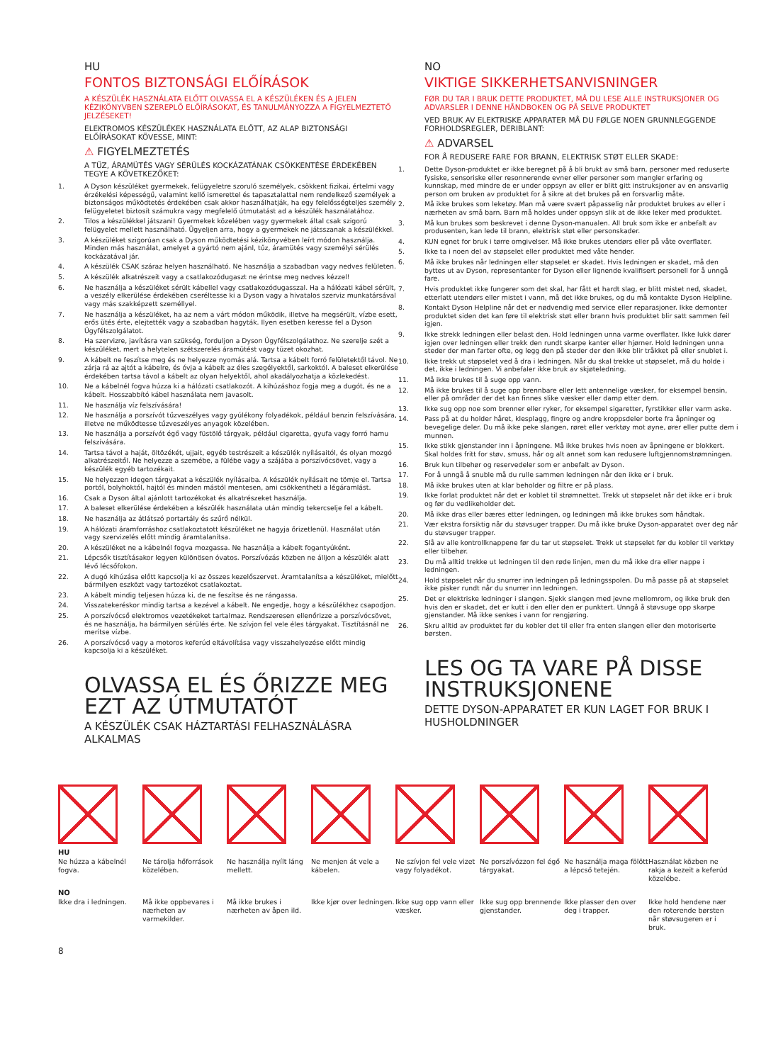HU
FONTOS BIZTONSÁGI ELŐÍRÁSOK
A KÉSZÜLÉK HASZNÁLATA ELŐTT OLVASSA EL A KÉSZÜLÉKEN ÉS A JELEN KÉZIKÖNYVBEN SZEREPLŐ ELŐÍRÁSOKAT, ÉS TANULMÁNYOZZA A FIGYELMEZTETŐ JELZÉSEKET!
ELEKTROMOS KÉSZÜLÉKEK HASZNÁLATA ELŐTT, AZ ALAP BIZTONSÁGI ELŐÍRÁSOKAT KÖVESSE, MINT:
⚠ FIGYELMEZTETÉS
A TŰZ, ÁRAMÜTÉS VAGY SÉRÜLÉS KOCKÁZATÁNAK CSÖKKENTÉSE ÉRDEKÉBEN TEGYE A KÖVETKEZŐKET:
1. A Dyson készüléket gyermekek, felügyeletre szoruló személyek, csökkent fizikai, értelmi vagy érzékelési képességű, valamint kellő ismerettel és tapasztalattal nem rendelkező személyek a biztonságos működtetés érdekében csak akkor használhatják, ha egy felelősségteljes személy felügyeletet biztosít számukra vagy megfelelő útmutatást ad a készülék használatához.
2. Tilos a készülékkel játszani! Gyermekek közelében vagy gyermekek által csak szigorú felügyelet mellett használható. Ügyeljen arra, hogy a gyermekek ne játsszanak a készülékkel.
3. A készüléket szigorúan csak a Dyson működtetési kézikönyvében leírt módon használja. Minden más használat, amelyet a gyártó nem ajánl, tűz, áramütés vagy személyi sérülés kockázatával jár.
4. A készülék CSAK száraz helyen használható. Ne használja a szabadban vagy nedves felületen.
5. A készülék alkatrészeit vagy a csatlakozódugaszt ne érintse meg nedves kézzel!
6. Ne használja a készüléket sérült kábellel vagy csatlakozódugasszal. Ha a hálózati kábel sérült, a veszély elkerülése érdekében cseréltesse ki a Dyson vagy a hivatalos szerviz munkatársával vagy más szakképzett személlyel.
7. Ne használja a készüléket, ha az nem a várt módon működik, illetve ha megsérült, vízbe esett, erős ütés érte, elejtették vagy a szabadban hagyták. Ilyen esetben keresse fel a Dyson Ügyfélszolgálatot.
8. Ha szervizre, javításra van szükség, forduljon a Dyson Ügyfélszolgálathoz. Ne szerelje szét a készüléket, mert a helytelen szétszerelés áramütést vagy tüzet okozhat.
9. A kábelt ne feszítse meg és ne helyezze nyomás alá. Tartsa a kábelt forró felületektől távol. Ne zárja rá az ajtót a kábelre, és óvja a kábelt az éles szegélyektől, sarkoktól. A baleset elkerülése érdekében tartsa távol a kábelt az olyan helyektől, ahol akadályozhatja a közlekedést.
10. Ne a kábelnél fogva húzza ki a hálózati csatlakozót. A kihúzáshoz fogja meg a dugót, és ne a kábelt. Hosszabbító kábel használata nem javasolt.
11. Ne használja víz felszívására!
12. Ne használja a porszívót tűzveszélyes vagy gyúlékony folyadékok, például benzin felszívására, illetve ne működtesse tűzveszélyes anyagok közelében.
13. Ne használja a porszívót égő vagy füstölő tárgyak, például cigaretta, gyufa vagy forró hamu felszívására.
14. Tartsa távol a haját, öltözékét, ujjait, egyéb testrészeit a készülék nyílásaitól, és olyan mozgó alkatrészeitől. Ne helyezze a szemébe, a fülébe vagy a szájába a porszívócsövet, vagy a készülék egyéb tartozékait.
15. Ne helyezzen idegen tárgyakat a készülék nyílásaiba. A készülék nyílásait ne tömje el. Tartsa portól, bolyhoktól, hajtól és minden mástól mentesen, ami csökkentheti a légáramlást.
16. Csak a Dyson által ajánlott tartozékokat és alkatrészeket használja.
17. A baleset elkerülése érdekében a készülék használata után mindig tekercselje fel a kábelt.
18. Ne használja az átlátszó portartály és szűrő nélkül.
19. A hálózati áramforráshoz csatlakoztatott készüléket ne hagyja őrizetlenül. Használat után vagy szervizelés előtt mindig áramtalanítsa.
20. A készüléket ne a kábelnél fogva mozgassa. Ne használja a kábelt fogantyúként.
21. Lépcsők tisztításakor legyen különösen óvatos. Porszívózás közben ne álljon a készülék alatt lévő lécsőfokon.
22. A dugó kihúzása előtt kapcsolja ki az összes kezelőszervet. Áramtalanítsa a készüléket, mielőtt bármilyen eszközt vagy tartozékot csatlakoztat.
23. A kábelt mindig teljesen húzza ki, de ne feszítse és ne rángassa.
24. Visszatekeréskor mindig tartsa a kezével a kábelt. Ne engedje, hogy a készülékhez csapodjon.
25. A porszívócső elektromos vezetékeket tartalmaz. Rendszeresen ellenőrizze a porszívócsövet, és ne használja, ha bármilyen sérülés érte. Ne szívjon fel vele éles tárgyakat. Tisztításnál ne merítse vízbe.
26. A porszívócső vagy a motoros keferúd eltávolítása vagy visszahelyezése előtt mindig kapcsolja ki a készüléket.
OLVASSA EL ÉS ŐRIZZE MEG EZT AZ ÚTMUTATÓT
A KÉSZÜLÉK CSAK HÁZTARTÁSI FELHASZNÁLÁSRA ALKALMAS
NO
VIKTIGE SIKKERHETSANVISNINGER
FØR DU TAR I BRUK DETTE PRODUKTET, MÅ DU LESE ALLE INSTRUKSJONER OG ADVARSLER I DENNE HÅNDBOKEN OG PÅ SELVE PRODUKTET
VED BRUK AV ELEKTRISKE APPARATER MÅ DU FØLGE NOEN GRUNNLEGGENDE FORHOLDSREGLER, DERIBLANT:
⚠ ADVARSEL
FOR Å REDUSERE FARE FOR BRANN, ELEKTRISK STØT ELLER SKADE:
1. Dette Dyson-produktet er ikke beregnet på å bli brukt av små barn, personer med reduserte fysiske, sensoriske eller resonnerende evner eller personer som mangler erfaring og kunnskap, med mindre de er under oppsyn av eller er blitt gitt instruksjoner av en ansvarlig person om bruken av produktet for å sikre at det brukes på en forsvarlig måte.
2. Må ikke brukes som leketøy. Man må være svært påpasselig når produktet brukes av eller i nærheten av små barn. Barn må holdes under oppsyn slik at de ikke leker med produktet.
3. Må kun brukes som beskrevet i denne Dyson-manualen. All bruk som ikke er anbefalt av produsenten, kan lede til brann, elektrisk støt eller personskader.
4. KUN egnet for bruk i tørre omgivelser. Må ikke brukes utendørs eller på våte overflater.
5. Ikke ta i noen del av støpselet eller produktet med våte hender.
6. Må ikke brukes når ledningen eller støpselet er skadet. Hvis ledningen er skadet, må den byttes ut av Dyson, representanter for Dyson eller lignende kvalifisert personell for å unngå fare.
7. Hvis produktet ikke fungerer som det skal, har fått et hardt slag, er blitt mistet ned, skadet, etterlatt utendørs eller mistet i vann, må det ikke brukes, og du må kontakte Dyson Helpline.
8. Kontakt Dyson Helpline når det er nødvendig med service eller reparasjoner. Ikke demonter produktet siden det kan føre til elektrisk støt eller brann hvis produktet blir satt sammen feil igjen.
9. Ikke strekk ledningen eller belast den. Hold ledningen unna varme overflater. Ikke lukk dører igjen over ledningen eller trekk den rundt skarpe kanter eller hjørner. Hold ledningen unna steder der man farter ofte, og legg den på steder der den ikke blir tråkket på eller snublet i.
10. Ikke trekk ut støpselet ved å dra i ledningen. Når du skal trekke ut støpselet, må du holde i det, ikke i ledningen. Vi anbefaler ikke bruk av skjøteledning.
11. Må ikke brukes til å suge opp vann.
12. Må ikke brukes til å suge opp brennbare eller lett antennelige væsker, for eksempel bensin, eller på områder der det kan finnes slike væsker eller damp etter dem.
13. Ikke sug opp noe som brenner eller ryker, for eksempel sigaretter, fyrstikker eller varm aske.
14. Pass på at du holder håret, klesplagg, fingre og andre kroppsdeler borte fra åpninger og bevegelige deler. Du må ikke peke slangen, røret eller verktøy mot øyne, ører eller putte dem i munnen.
15. Ikke stikk gjenstander inn i åpningene. Må ikke brukes hvis noen av åpningene er blokkert. Skal holdes fritt for støv, smuss, hår og alt annet som kan redusere luftgjennomstrømningen.
16. Bruk kun tilbehør og reservedeler som er anbefalt av Dyson.
17. For å unngå å snuble må du rulle sammen ledningen når den ikke er i bruk.
18. Må ikke brukes uten at klar beholder og filtre er på plass.
19. Ikke forlat produktet når det er koblet til strømnettet. Trekk ut støpselet når det ikke er i bruk og før du vedlikeholder det.
20. Må ikke dras eller bæres etter ledningen, og ledningen må ikke brukes som håndtak.
21. Vær ekstra forsiktig når du støvsuger trapper. Du må ikke bruke Dyson-apparatet over deg når du støvsuger trapper.
22. Slå av alle kontrollknappene før du tar ut støpselet. Trekk ut støpselet før du kobler til verktøy eller tilbehør.
23. Du må alltid trekke ut ledningen til den røde linjen, men du må ikke dra eller nappe i ledningen.
24. Hold støpselet når du snurrer inn ledningen på ledningsspolen. Du må passe på at støpselet ikke pisker rundt når du snurrer inn ledningen.
25. Det er elektriske ledninger i slangen. Sjekk slangen med jevne mellomrom, og ikke bruk den hvis den er skadet, det er kutt i den eller den er punktert. Unngå å støvsuge opp skarpe gjenstander. Må ikke senkes i vann for rengjøring.
26. Skru alltid av produktet før du kobler det til eller fra enten slangen eller den motoriserte børsten.
LES OG TA VARE PÅ DISSE INSTRUKSJONENE
DETTE DYSON-APPARATET ER KUN LAGET FOR BRUK I HUSHOLDNINGER
HU
Ne húzza a kábelnél fogva.
NO
Ikke dra i ledningen.
Ne tárolja hőforrások közelében.
Må ikke oppbevares i nærheten av varmekilder.
Ne használja nyílt láng mellett.
Må ikke brukes i nærheten av åpen ild.
Ne menjen át vele a kábelen.
Ikke kjør over ledningen.
Ne szívjon fel vele vizet vagy folyadékot.
Ikke sug opp vann eller væsker.
Ne porszívózzon fel égő tárgyakat.
Ikke sug opp brennende gjenstander.
Ne használja maga fölött a lépcső tetején.
Ikke plasser den over deg i trapper.
Használat közben ne rakja a kezeit a keferúd közelébe.
Ikke hold hendene nær den roterende børsten når støvsugeren er i bruk.
8